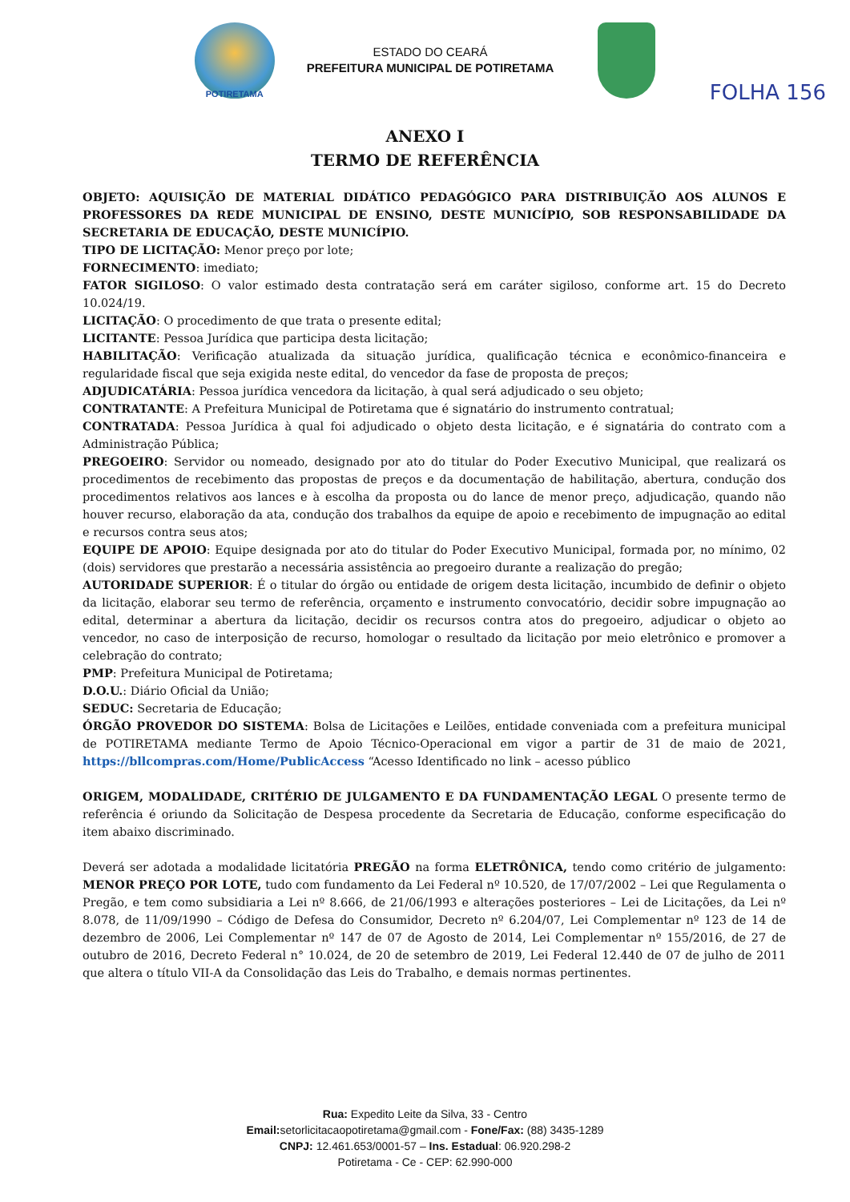POTIRETAMA
ESTADO DO CEARÁ
PREFEITURA MUNICIPAL DE POTIRETAMA
FOLHA 156
ANEXO I
TERMO DE REFERÊNCIA
OBJETO: AQUISIÇÃO DE MATERIAL DIDÁTICO PEDAGÓGICO PARA DISTRIBUIÇÃO AOS ALUNOS E PROFESSORES DA REDE MUNICIPAL DE ENSINO, DESTE MUNICÍPIO, SOB RESPONSABILIDADE DA SECRETARIA DE EDUCAÇÃO, DESTE MUNICÍPIO.
TIPO DE LICITAÇÃO: Menor preço por lote;
FORNECIMENTO: imediato;
FATOR SIGILOSO: O valor estimado desta contratação será em caráter sigiloso, conforme art. 15 do Decreto 10.024/19.
LICITAÇÃO: O procedimento de que trata o presente edital;
LICITANTE: Pessoa Jurídica que participa desta licitação;
HABILITAÇÃO: Verificação atualizada da situação jurídica, qualificação técnica e econômico-financeira e regularidade fiscal que seja exigida neste edital, do vencedor da fase de proposta de preços;
ADJUDICATÁRIA: Pessoa jurídica vencedora da licitação, à qual será adjudicado o seu objeto;
CONTRATANTE: A Prefeitura Municipal de Potiretama que é signatário do instrumento contratual;
CONTRATADA: Pessoa Jurídica à qual foi adjudicado o objeto desta licitação, e é signatária do contrato com a Administração Pública;
PREGOEIRO: Servidor ou nomeado, designado por ato do titular do Poder Executivo Municipal, que realizará os procedimentos de recebimento das propostas de preços e da documentação de habilitação, abertura, condução dos procedimentos relativos aos lances e à escolha da proposta ou do lance de menor preço, adjudicação, quando não houver recurso, elaboração da ata, condução dos trabalhos da equipe de apoio e recebimento de impugnação ao edital e recursos contra seus atos;
EQUIPE DE APOIO: Equipe designada por ato do titular do Poder Executivo Municipal, formada por, no mínimo, 02 (dois) servidores que prestarão a necessária assistência ao pregoeiro durante a realização do pregão;
AUTORIDADE SUPERIOR: É o titular do órgão ou entidade de origem desta licitação, incumbido de definir o objeto da licitação, elaborar seu termo de referência, orçamento e instrumento convocatório, decidir sobre impugnação ao edital, determinar a abertura da licitação, decidir os recursos contra atos do pregoeiro, adjudicar o objeto ao vencedor, no caso de interposição de recurso, homologar o resultado da licitação por meio eletrônico e promover a celebração do contrato;
PMP: Prefeitura Municipal de Potiretama;
D.O.U.: Diário Oficial da União;
SEDUC: Secretaria de Educação;
ÓRGÃO PROVEDOR DO SISTEMA: Bolsa de Licitações e Leilões, entidade conveniada com a prefeitura municipal de POTIRETAMA mediante Termo de Apoio Técnico-Operacional em vigor a partir de 31 de maio de 2021, https://bllcompras.com/Home/PublicAccess “Acesso Identificado no link – acesso público
ORIGEM, MODALIDADE, CRITÉRIO DE JULGAMENTO E DA FUNDAMENTAÇÃO LEGAL O presente termo de referência é oriundo da Solicitação de Despesa procedente da Secretaria de Educação, conforme especificação do item abaixo discriminado.
Deverá ser adotada a modalidade licitatória PREGÃO na forma ELETRÔNICA, tendo como critério de julgamento: MENOR PREÇO POR LOTE, tudo com fundamento da Lei Federal nº 10.520, de 17/07/2002 – Lei que Regulamenta o Pregão, e tem como subsidiaria a Lei nº 8.666, de 21/06/1993 e alterações posteriores – Lei de Licitações, da Lei nº 8.078, de 11/09/1990 – Código de Defesa do Consumidor, Decreto nº 6.204/07, Lei Complementar nº 123 de 14 de dezembro de 2006, Lei Complementar nº 147 de 07 de Agosto de 2014, Lei Complementar nº 155/2016, de 27 de outubro de 2016, Decreto Federal n° 10.024, de 20 de setembro de 2019, Lei Federal 12.440 de 07 de julho de 2011 que altera o título VII-A da Consolidação das Leis do Trabalho, e demais normas pertinentes.
Rua: Expedito Leite da Silva, 33 - Centro
Email: setorlicitacaopotiretama@gmail.com - Fone/Fax: (88) 3435-1289
CNPJ: 12.461.653/0001-57 – Ins. Estadual: 06.920.298-2
Potiretama - Ce - CEP: 62.990-000